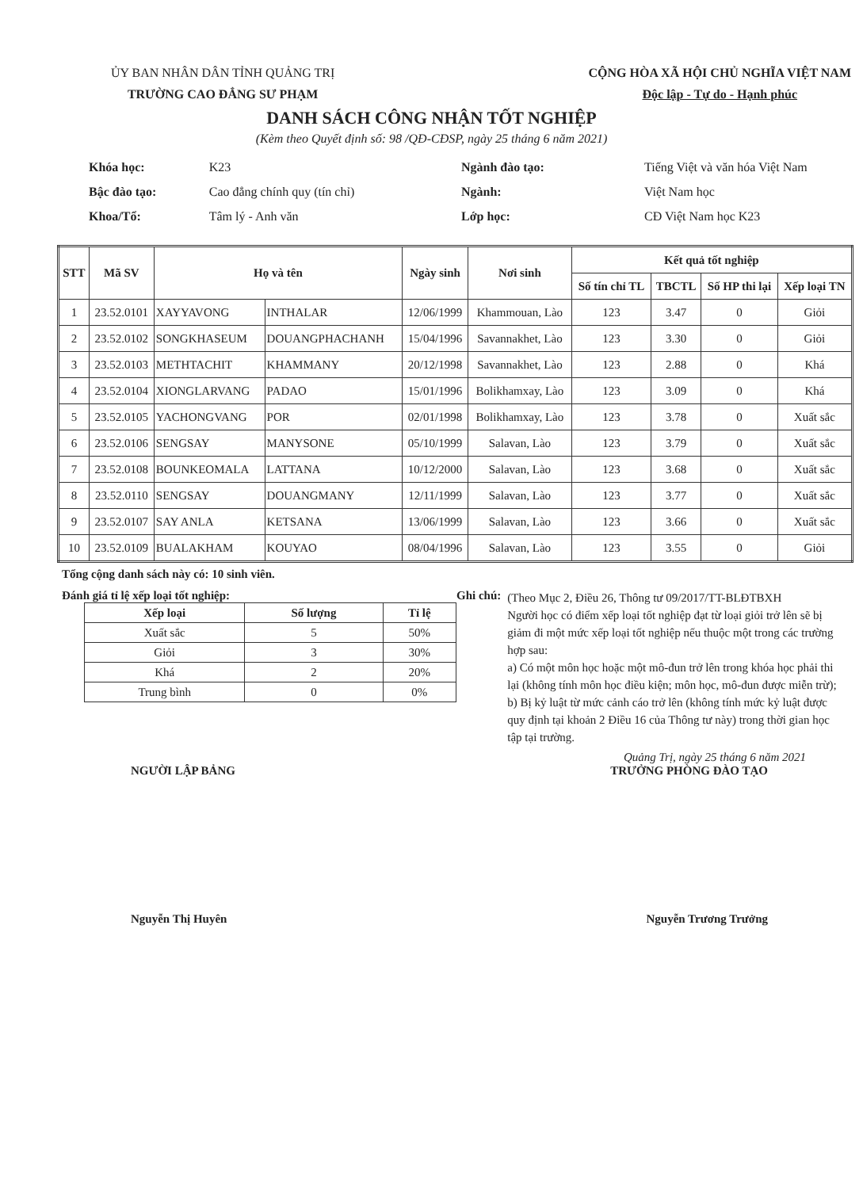ỦY BAN NHÂN DÂN TỈNH QUẢNG TRỊ
TRƯỜNG CAO ĐẲNG SƯ PHẠM
CỘNG HÒA XÃ HỘI CHỦ NGHĨA VIỆT NAM
Độc lập - Tự do - Hạnh phúc
DANH SÁCH CÔNG NHẬN TỐT NGHIỆP
(Kèm theo Quyết định số: 98 /QĐ-CĐSP, ngày 25 tháng 6 năm 2021)
| Khóa học: | K23 |
| Bậc đào tạo: | Cao đẳng chính quy (tín chỉ) |
| Khoa/Tổ: | Tâm lý - Anh văn |
| Ngành đào tạo: | Tiếng Việt và văn hóa Việt Nam |
| Ngành: | Việt Nam học |
| Lớp học: | CĐ Việt Nam học K23 |
| STT | Mã SV | Họ và tên | | Ngày sinh | Nơi sinh | Kết quả tốt nghiệp | | | |
| --- | --- | --- | --- | --- | --- | --- | --- | --- | --- |
| | | | | | | Số tín chỉ TL | TBCTL | Số HP thi lại | Xếp loại TN |
| 1 | 23.52.0101 | XAYYAVONG | INTHALAR | 12/06/1999 | Khammouan, Lào | 123 | 3.47 | 0 | Giỏi |
| 2 | 23.52.0102 | SONGKHASEUM | DOUANGPHACHANH | 15/04/1996 | Savannakhet, Lào | 123 | 3.30 | 0 | Giỏi |
| 3 | 23.52.0103 | METHTACHIT | KHAMMANY | 20/12/1998 | Savannakhet, Lào | 123 | 2.88 | 0 | Khá |
| 4 | 23.52.0104 | XIONGLARVANG | PADAO | 15/01/1996 | Bolikhamxay, Lào | 123 | 3.09 | 0 | Khá |
| 5 | 23.52.0105 | YACHONGVANG | POR | 02/01/1998 | Bolikhamxay, Lào | 123 | 3.78 | 0 | Xuất sắc |
| 6 | 23.52.0106 | SENGSAY | MANYSONE | 05/10/1999 | Salavan, Lào | 123 | 3.79 | 0 | Xuất sắc |
| 7 | 23.52.0108 | BOUNKEOMALA | LATTANA | 10/12/2000 | Salavan, Lào | 123 | 3.68 | 0 | Xuất sắc |
| 8 | 23.52.0110 | SENGSAY | DOUANGMANY | 12/11/1999 | Salavan, Lào | 123 | 3.77 | 0 | Xuất sắc |
| 9 | 23.52.0107 | SAY ANLA | KETSANA | 13/06/1999 | Salavan, Lào | 123 | 3.66 | 0 | Xuất sắc |
| 10 | 23.52.0109 | BUALAKHAM | KOUYAO | 08/04/1996 | Salavan, Lào | 123 | 3.55 | 0 | Giỏi |
Tổng cộng danh sách này có: 10 sinh viên.
Đánh giá tỉ lệ xếp loại tốt nghiệp:
| Xếp loại | Số lượng | Tỉ lệ |
| --- | --- | --- |
| Xuất sắc | 5 | 50% |
| Giỏi | 3 | 30% |
| Khá | 2 | 20% |
| Trung bình | 0 | 0% |
Ghi chú:
(Theo Mục 2, Điều 26, Thông tư 09/2017/TT-BLĐTBXH
Người học có điểm xếp loại tốt nghiệp đạt từ loại giỏi trở lên sẽ bị giảm đi một mức xếp loại tốt nghiệp nếu thuộc một trong các trường hợp sau:
a) Có một môn học hoặc một mô-đun trở lên trong khóa học phải thi lại (không tính môn học điều kiện; môn học, mô-đun được miễn trừ);
b) Bị kỷ luật từ mức cảnh cáo trở lên (không tính mức kỷ luật được quy định tại khoản 2 Điều 16 của Thông tư này) trong thời gian học tập tại trường.
Quảng Trị, ngày 25 tháng 6 năm 2021
NGƯỜI LẬP BẢNG TRƯỞNG PHÒNG ĐÀO TẠO
Nguyễn Thị Huyên Nguyễn Trương Trưởng